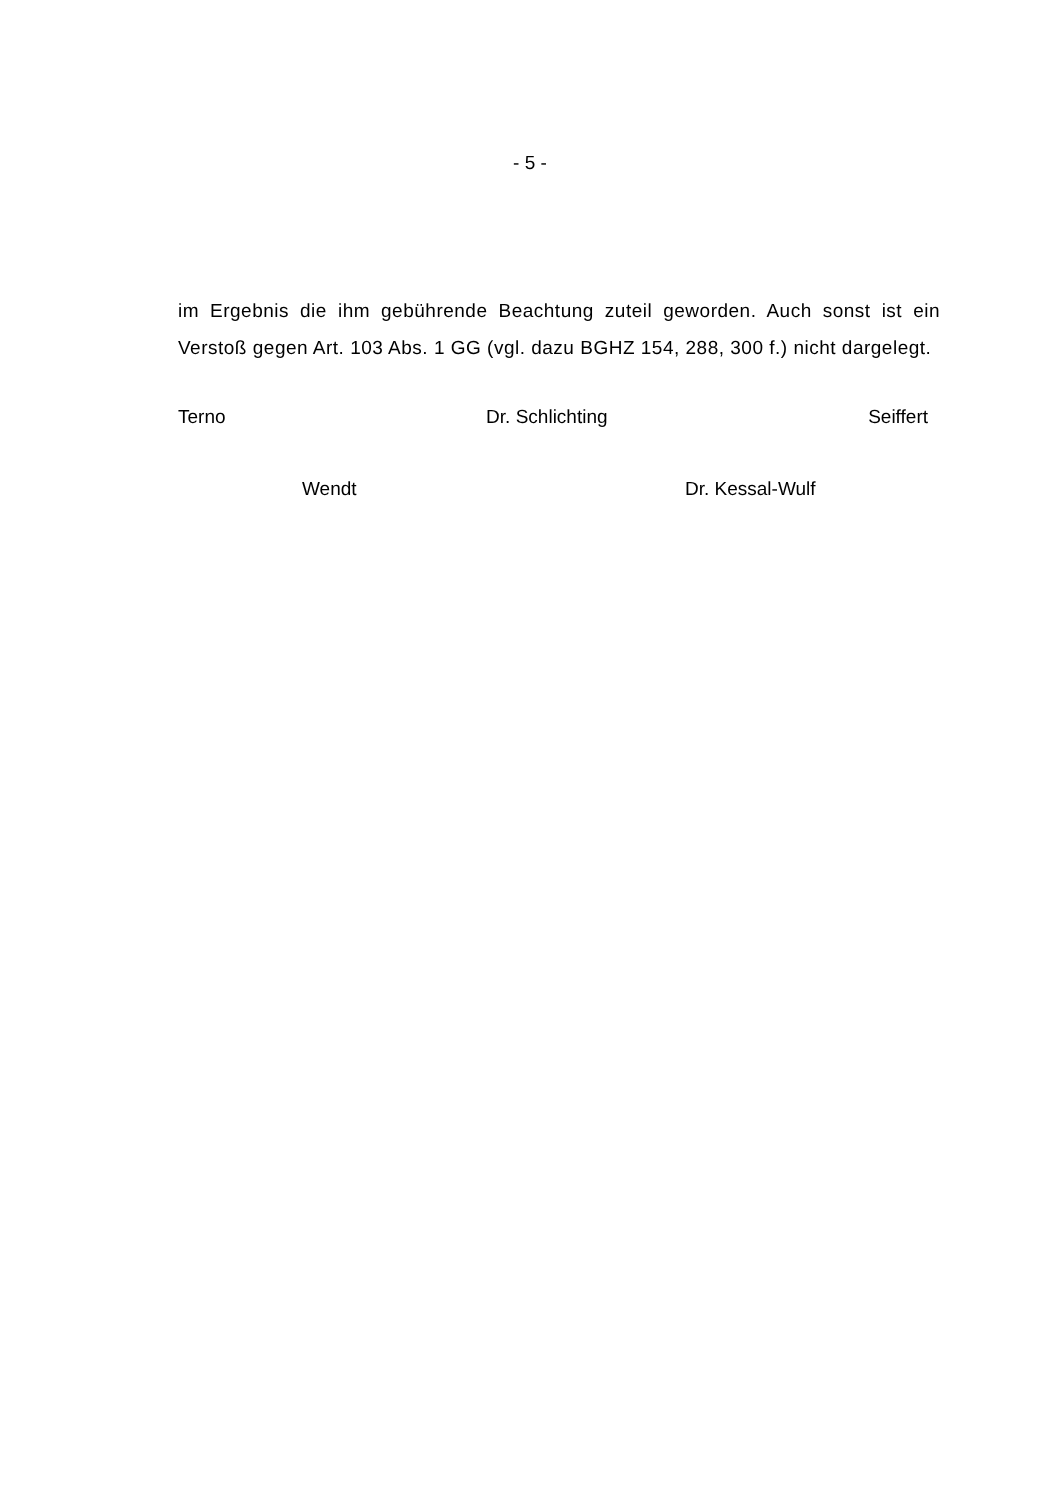- 5 -
im Ergebnis die ihm gebührende Beachtung zuteil geworden. Auch sonst ist ein Verstoß gegen Art. 103 Abs. 1 GG (vgl. dazu BGHZ 154, 288, 300 f.) nicht dargelegt.
Terno Dr. Schlichting Seiffert
Wendt Dr. Kessal-Wulf